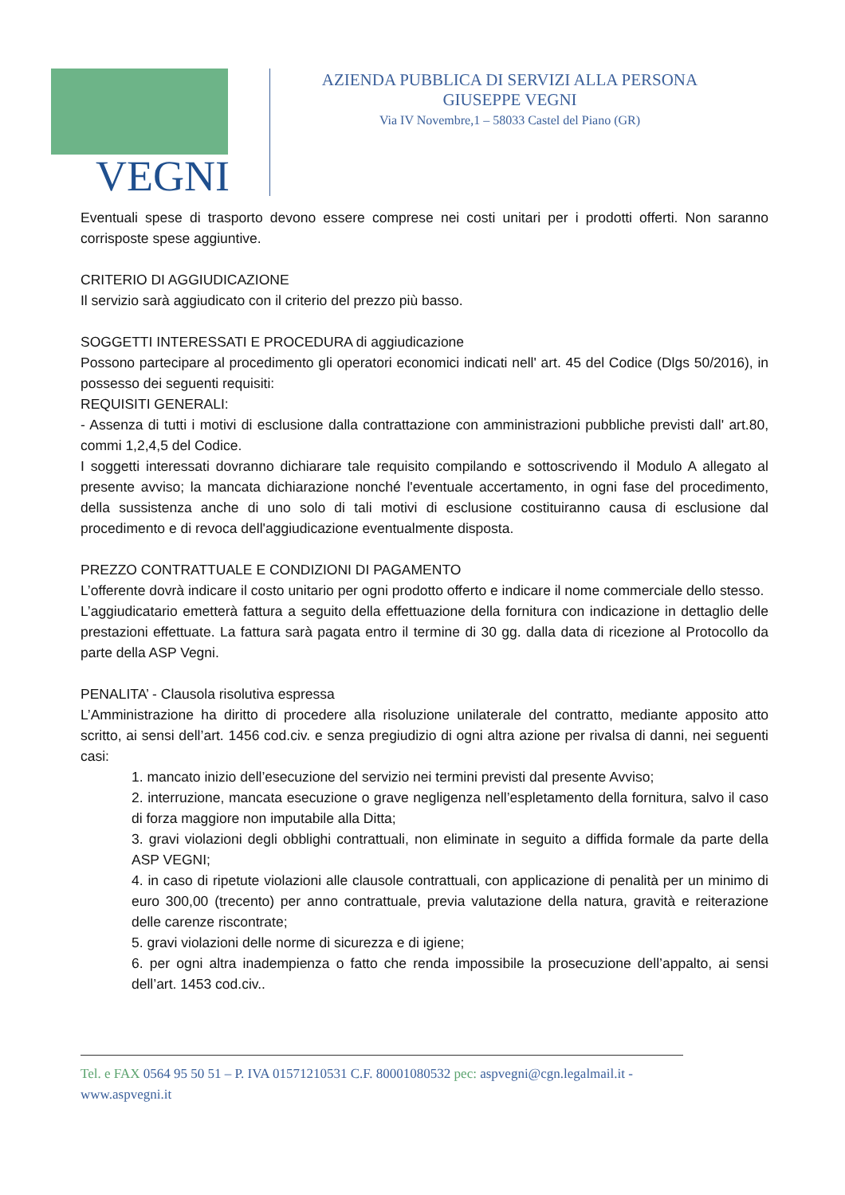VEGNI
AZIENDA PUBBLICA DI SERVIZI ALLA PERSONA
GIUSEPPE VEGNI
Via IV Novembre,1 – 58033 Castel del Piano (GR)
Eventuali spese di trasporto devono essere comprese nei costi unitari per i prodotti offerti. Non saranno corrisposte spese aggiuntive.
CRITERIO DI AGGIUDICAZIONE
Il servizio sarà aggiudicato con il criterio del prezzo più basso.
SOGGETTI INTERESSATI E PROCEDURA di aggiudicazione
Possono partecipare al procedimento gli operatori economici indicati nell' art. 45 del Codice (Dlgs 50/2016), in possesso dei seguenti requisiti:
REQUISITI GENERALI:
- Assenza di tutti i motivi di esclusione dalla contrattazione con amministrazioni pubbliche previsti dall' art.80, commi 1,2,4,5 del Codice.
I soggetti interessati dovranno dichiarare tale requisito compilando e sottoscrivendo il Modulo A allegato al presente avviso; la mancata dichiarazione nonché l'eventuale accertamento, in ogni fase del procedimento, della sussistenza anche di uno solo di tali motivi di esclusione costituiranno causa di esclusione dal procedimento e di revoca dell'aggiudicazione eventualmente disposta.
PREZZO CONTRATTUALE E CONDIZIONI DI PAGAMENTO
L’offerente dovrà indicare il costo unitario per ogni prodotto offerto e indicare il nome commerciale dello stesso.
L’aggiudicatario emetterà fattura a seguito della effettuazione della fornitura con indicazione in dettaglio delle prestazioni effettuate. La fattura sarà pagata entro il termine di 30 gg. dalla data di ricezione al Protocollo da parte della ASP Vegni.
PENALITA’ - Clausola risolutiva espressa
L’Amministrazione ha diritto di procedere alla risoluzione unilaterale del contratto, mediante apposito atto scritto, ai sensi dell’art. 1456 cod.civ. e senza pregiudizio di ogni altra azione per rivalsa di danni, nei seguenti casi:
1. mancato inizio dell’esecuzione del servizio nei termini previsti dal presente Avviso;
2. interruzione, mancata esecuzione o grave negligenza nell’espletamento della fornitura, salvo il caso di forza maggiore non imputabile alla Ditta;
3. gravi violazioni degli obblighi contrattuali, non eliminate in seguito a diffida formale da parte della ASP VEGNI;
4. in caso di ripetute violazioni alle clausole contrattuali, con applicazione di penalità per un minimo di euro 300,00 (trecento) per anno contrattuale, previa valutazione della natura, gravità e reiterazione delle carenze riscontrate;
5. gravi violazioni delle norme di sicurezza e di igiene;
6. per ogni altra inadempienza o fatto che renda impossibile la prosecuzione dell’appalto, ai sensi dell’art. 1453 cod.civ..
Tel. e FAX 0564 95 50 51 – P. IVA 01571210531 C.F. 80001080532 pec: aspvegni@cgn.legalmail.it - www.aspvegni.it